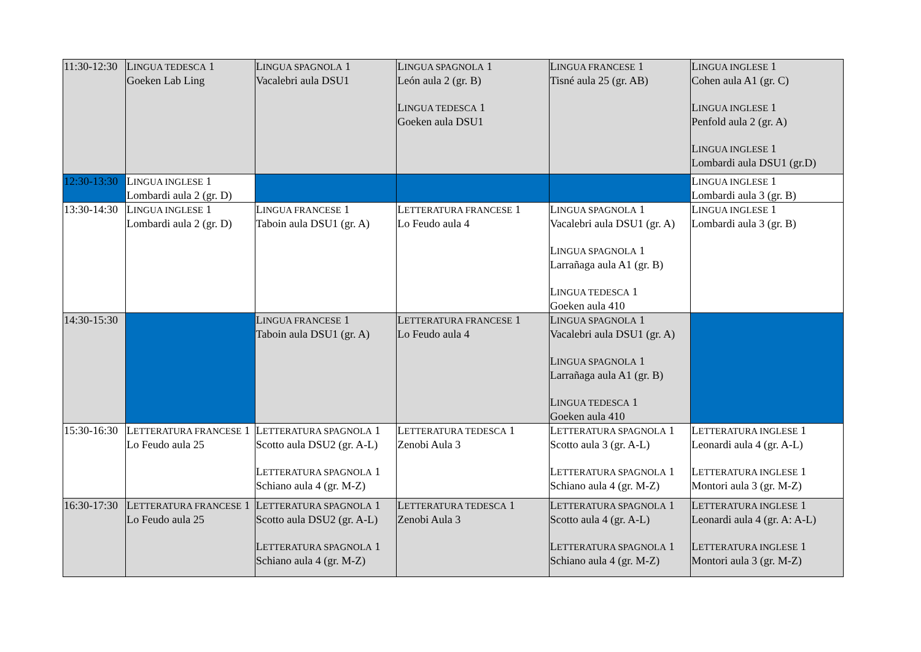| 11:30-12:30 | L INGUA TEDESCA 1 Goeken Lab Ling | L INGUA SPAGNOLA 1 Vacalebri aula DSU1 | L INGUA SPAGNOLA 1 León aula 2 (gr. B) L INGUA TEDESCA 1 Goeken aula DSU1 | L INGUA FRANCESE 1 Tisné aula 25 (gr. AB) | L INGUA INGLESE 1 Cohen aula A1 (gr. C) L INGUA INGLESE 1 Penfold aula 2 (gr. A) L INGUA INGLESE 1 Lombardi aula DSU1 (gr.D) |
| 12:30-13:30 | L INGUA INGLESE 1 Lombardi aula 2 (gr. D) | | | | L INGUA INGLESE 1 Lombardi aula 3 (gr. B) |
| 13:30-14:30 | L INGUA INGLESE 1 Lombardi aula 2 (gr. D) | L INGUA FRANCESE 1 Taboin aula DSU1 (gr. A) | L ETTERATURA FRANCESE 1 Lo Feudo aula 4 | L INGUA SPAGNOLA 1 Vacalebri aula DSU1 (gr. A) L INGUA SPAGNOLA 1 Larrañaga aula A1 (gr. B) L INGUA TEDESCA 1 Goeken aula 410 | L INGUA INGLESE 1 Lombardi aula 3 (gr. B) |
| 14:30-15:30 | | L INGUA FRANCESE 1 Taboin aula DSU1 (gr. A) | L ETTERATURA FRANCESE 1 Lo Feudo aula 4 | L INGUA SPAGNOLA 1 Vacalebri aula DSU1 (gr. A) L INGUA SPAGNOLA 1 Larrañaga aula A1 (gr. B) L INGUA TEDESCA 1 Goeken aula 410 | |
| 15:30-16:30 | L ETTERATURA FRANCESE 1 Lo Feudo aula 25 | L ETTERATURA SPAGNOLA 1 Scotto aula DSU2 (gr. A-L) L ETTERATURA SPAGNOLA 1 Schiano aula 4 (gr. M-Z) | L ETTERATURA TEDESCA 1 Zenobi Aula 3 | L ETTERATURA SPAGNOLA 1 Scotto aula 3 (gr. A-L) L ETTERATURA SPAGNOLA 1 Schiano aula 4 (gr. M-Z) | L ETTERATURA INGLESE 1 Leonardi aula 4 (gr. A-L) L ETTERATURA INGLESE 1 Montori aula 3 (gr. M-Z) |
| 16:30-17:30 | L ETTERATURA FRANCESE 1 Lo Feudo aula 25 | L ETTERATURA SPAGNOLA 1 Scotto aula DSU2 (gr. A-L) L ETTERATURA SPAGNOLA 1 Schiano aula 4 (gr. M-Z) | L ETTERATURA TEDESCA 1 Zenobi Aula 3 | L ETTERATURA SPAGNOLA 1 Scotto aula 4 (gr. A-L) L ETTERATURA SPAGNOLA 1 Schiano aula 4 (gr. M-Z) | L ETTERATURA INGLESE 1 Leonardi aula 4 (gr. A: A-L) L ETTERATURA INGLESE 1 Montori aula 3 (gr. M-Z) |